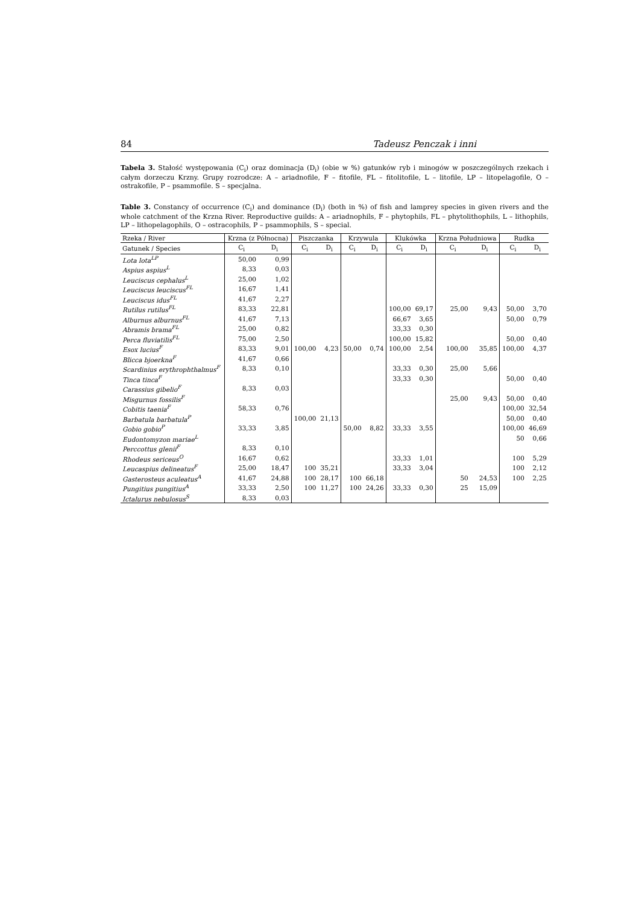84 Tadeusz Penczak i inni
Tabela 3. Stałość występowania (C<sub>i</sub>) oraz dominacja (D<sub>i</sub>) (obie w %) gatunków ryb i minogów w poszczególnych rzekach i całym dorzeczu Krzny. Grupy rozrodcze: A – ariadnofile, F – fitofile, FL – fitolitofile, L – litofile, LP – litopelagofile, O – ostrakofile, P – psammofile. S – specjalna.
Table 3. Constancy of occurrence (C<sub>i</sub>) and dominance (D<sub>i</sub>) (both in %) of fish and lamprey species in given rivers and the whole catchment of the Krzna River. Reproductive guilds: A – ariadnophils, F – phytophils, FL – phytolithophils, L – lithophils, LP – lithopelagophils, O – ostracophils, P – psammophils, S – special.
| Rzeka / River | Krzna (z Północna) | | Piszczanka | | Krzywula | | Klukówka | | Krzna Południowa | | Rudka | |
| --- | --- | --- | --- | --- | --- | --- | --- | --- | --- | --- | --- | --- |
| Gatunek / Species | C<sub>i</sub> | D<sub>i</sub> | C<sub>i</sub> | D<sub>i</sub> | C<sub>i</sub> | D<sub>i</sub> | C<sub>i</sub> | D<sub>i</sub> | C<sub>i</sub> | D<sub>i</sub> | C<sub>i</sub> | D<sub>i</sub> |
| Lota lota<sup>LP</sup> | 50,00 | 0,99 | | | | | | | | | | |
| Aspius aspius<sup>L</sup> | 8,33 | 0,03 | | | | | | | | | | |
| Leuciscus cephalus<sup>L</sup> | 25,00 | 1,02 | | | | | | | | | | |
| Leuciscus leuciscus<sup>FL</sup> | 16,67 | 1,41 | | | | | | | | | | |
| Leuciscus idus<sup>FL</sup> | 41,67 | 2,27 | | | | | | | | | | |
| Rutilus rutilus<sup>FL</sup> | 83,33 | 22,81 | | | | | 100,00 | 69,17 | 25,00 | 9,43 | 50,00 | 3,70 |
| Alburnus alburnus<sup>FL</sup> | 41,67 | 7,13 | | | | | 66,67 | 3,65 | | | 50,00 | 0,79 |
| Abramis brama<sup>FL</sup> | 25,00 | 0,82 | | | | | 33,33 | 0,30 | | | | |
| Perca fluviatilis<sup>FL</sup> | 75,00 | 2,50 | | | | | 100,00 | 15,82 | | | 50,00 | 0,40 |
| Esox lucius<sup>F</sup> | 83,33 | 9,01 | 100,00 | 4,23 | 50,00 | 0,74 | 100,00 | 2,54 | 100,00 | 35,85 | 100,00 | 4,37 |
| Blicca bjoerkna<sup>F</sup> | 41,67 | 0,66 | | | | | | | | | | |
| Scardinius erythrophthalmus<sup>F</sup> | 8,33 | 0,10 | | | | | 33,33 | 0,30 | 25,00 | 5,66 | | |
| Tinca tinca<sup>F</sup> | | | | | | | 33,33 | 0,30 | | | 50,00 | 0,40 |
| Carassius gibelio<sup>F</sup> | 8,33 | 0,03 | | | | | | | | | | |
| Misgurnus fossilis<sup>F</sup> | | | | | | | | | 25,00 | 9,43 | 50,00 | 0,40 |
| Cobitis taenia<sup>F</sup> | 58,33 | 0,76 | | | | | | | | | 100,00 | 32,54 |
| Barbatula barbatula<sup>P</sup> | | | 100,00 | 21,13 | | | | | | | 50,00 | 0,40 |
| Gobio gobio<sup>P</sup> | 33,33 | 3,85 | | | 50,00 | 8,82 | 33,33 | 3,55 | | | 100,00 | 46,69 |
| Eudontomyzon mariae<sup>L</sup> | | | | | | | | | | | 50 | 0,66 |
| Perccottus glenii<sup>F</sup> | 8,33 | 0,10 | | | | | | | | | | |
| Rhodeus sericeus<sup>O</sup> | 16,67 | 0,62 | | | | | 33,33 | 1,01 | | | 100 | 5,29 |
| Leucaspius delineatus<sup>F</sup> | 25,00 | 18,47 | 100 | 35,21 | | | 33,33 | 3,04 | | | 100 | 2,12 |
| Gasterosteus aculeatus<sup>A</sup> | 41,67 | 24,88 | 100 | 28,17 | 100 | 66,18 | | | 50 | 24,53 | 100 | 2,25 |
| Pungitius pungitius<sup>A</sup> | 33,33 | 2,50 | 100 | 11,27 | 100 | 24,26 | 33,33 | 0,30 | 25 | 15,09 | | |
| Ictalurus nebulosus<sup>S</sup> | 8,33 | 0,03 | | | | | | | | | | |